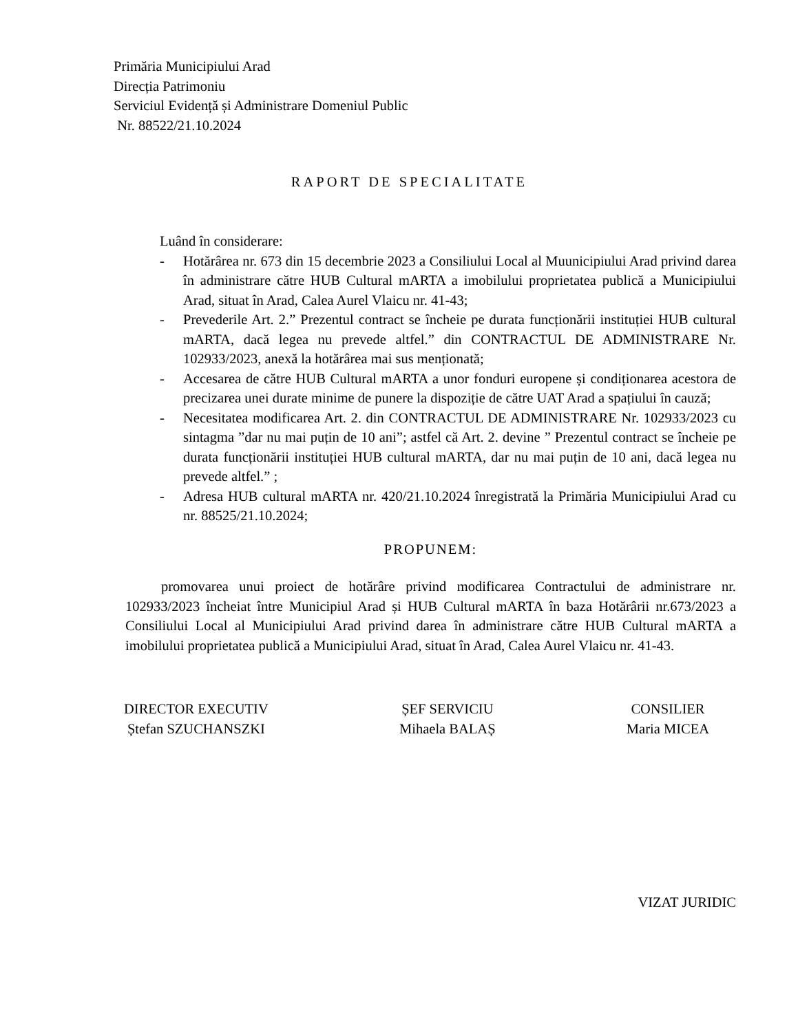Primăria Municipiului Arad
Direcția Patrimoniu
Serviciul Evidență și Administrare Domeniul Public
Nr. 88522/21.10.2024
RAPORT DE SPECIALITATE
Luând în considerare:
- Hotărârea nr. 673 din 15 decembrie 2023 a Consiliului Local al Muunicipiului Arad privind darea în administrare către HUB Cultural mARTA a imobilului proprietatea publică a Municipiului Arad, situat în Arad, Calea Aurel Vlaicu nr. 41-43;
- Prevederile Art. 2.” Prezentul contract se încheie pe durata funcționării instituției HUB cultural mARTA, dacă legea nu prevede altfel.” din CONTRACTUL DE ADMINISTRARE Nr. 102933/2023, anexă la hotărârea mai sus menționată;
- Accesarea de către HUB Cultural mARTA a unor fonduri europene și condiționarea acestora de precizarea unei durate minime de punere la dispoziție de către UAT Arad a spațiului în cauză;
- Necesitatea modificarea Art. 2. din CONTRACTUL DE ADMINISTRARE Nr. 102933/2023 cu sintagma ”dar nu mai puțin de 10 ani”; astfel că Art. 2. devine ” Prezentul contract se încheie pe durata funcționării instituției HUB cultural mARTA, dar nu mai puțin de 10 ani, dacă legea nu prevede altfel.” ;
- Adresa HUB cultural mARTA nr. 420/21.10.2024 înregistrată la Primăria Municipiului Arad cu nr. 88525/21.10.2024;
PROPUNEM:
promovarea unui proiect de hotărâre privind modificarea Contractului de administrare nr. 102933/2023 încheiat între Municipiul Arad și HUB Cultural mARTA în baza Hotărârii nr.673/2023 a Consiliului Local al Municipiului Arad privind darea în administrare către HUB Cultural mARTA a imobilului proprietatea publică a Municipiului Arad, situat în Arad, Calea Aurel Vlaicu nr. 41-43.
DIRECTOR EXECUTIV
Ștefan SZUCHANSZKI
ȘEF SERVICIU
Mihaela BALAȘ
CONSILIER
Maria MICEA
VIZAT JURIDIC